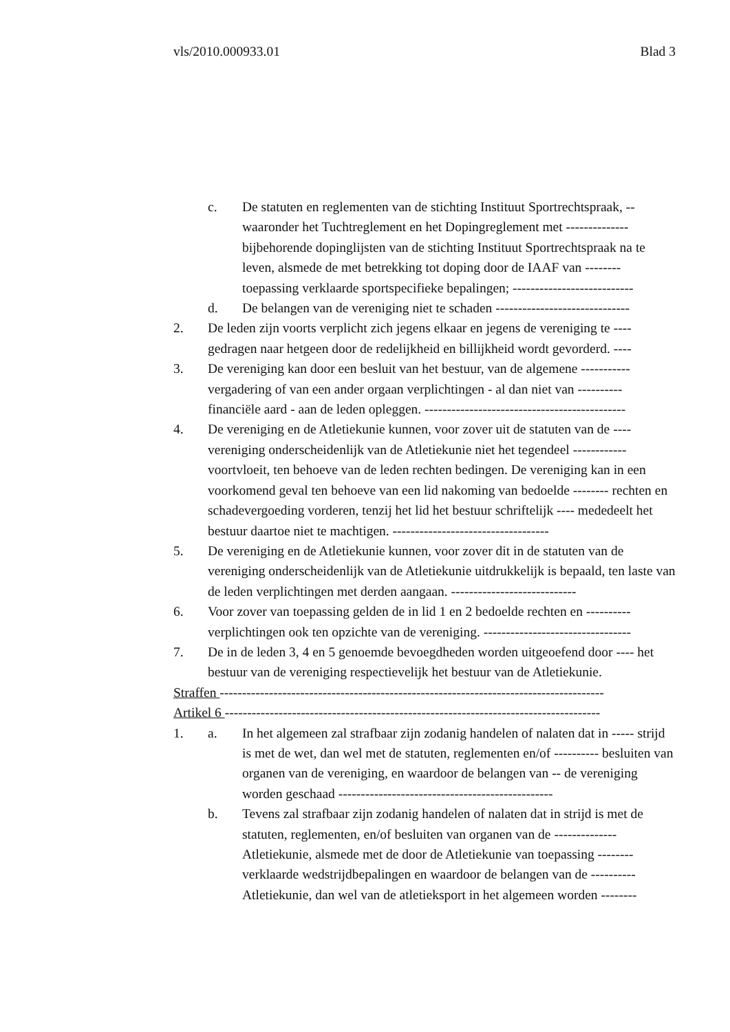vls/2010.000933.01 Blad 3
c. De statuten en reglementen van de stichting Instituut Sportrechtspraak, -- waaronder het Tuchtreglement en het Dopingreglement met -------------- bijbehorende dopinglijsten van de stichting Instituut Sportrechtspraak na te leven, alsmede de met betrekking tot doping door de IAAF van -------- toepassing verklaarde sportspecifieke bepalingen; ---------------------------
d. De belangen van de vereniging niet te schaden ------------------------------
2. De leden zijn voorts verplicht zich jegens elkaar en jegens de vereniging te ---- gedragen naar hetgeen door de redelijkheid en billijkheid wordt gevorderd. ----
3. De vereniging kan door een besluit van het bestuur, van de algemene ----------- vergadering of van een ander orgaan verplichtingen - al dan niet van ---------- financiële aard - aan de leden opleggen. ---------------------------------------------
4. De vereniging en de Atletiekunie kunnen, voor zover uit de statuten van de ---- vereniging onderscheidenlijk van de Atletiekunie niet het tegendeel ------------ voortvloeit, ten behoeve van de leden rechten bedingen. De vereniging kan in een voorkomend geval ten behoeve van een lid nakoming van bedoelde -------- rechten en schadevergoeding vorderen, tenzij het lid het bestuur schriftelijk ---- mededeelt het bestuur daartoe niet te machtigen. -----------------------------------
5. De vereniging en de Atletiekunie kunnen, voor zover dit in de statuten van de vereniging onderscheidenlijk van de Atletiekunie uitdrukkelijk is bepaald, ten laste van de leden verplichtingen met derden aangaan. ----------------------------
6. Voor zover van toepassing gelden de in lid 1 en 2 bedoelde rechten en ---------- verplichtingen ook ten opzichte van de vereniging. ---------------------------------
7. De in de leden 3, 4 en 5 genoemde bevoegdheden worden uitgeoefend door ---- het bestuur van de vereniging respectievelijk het bestuur van de Atletiekunie.
Straffen --------------------------------------------------------------------------------------
Artikel 6 ------------------------------------------------------------------------------------
1. a. In het algemeen zal strafbaar zijn zodanig handelen of nalaten dat in ----- strijd is met de wet, dan wel met de statuten, reglementen en/of ---------- besluiten van organen van de vereniging, en waardoor de belangen van -- de vereniging worden geschaad ------------------------------------------------
b. Tevens zal strafbaar zijn zodanig handelen of nalaten dat in strijd is met de statuten, reglementen, en/of besluiten van organen van de -------------- Atletiekunie, alsmede met de door de Atletiekunie van toepassing -------- verklaarde wedstrijdbepalingen en waardoor de belangen van de ---------- Atletiekunie, dan wel van de atletieksport in het algemeen worden --------